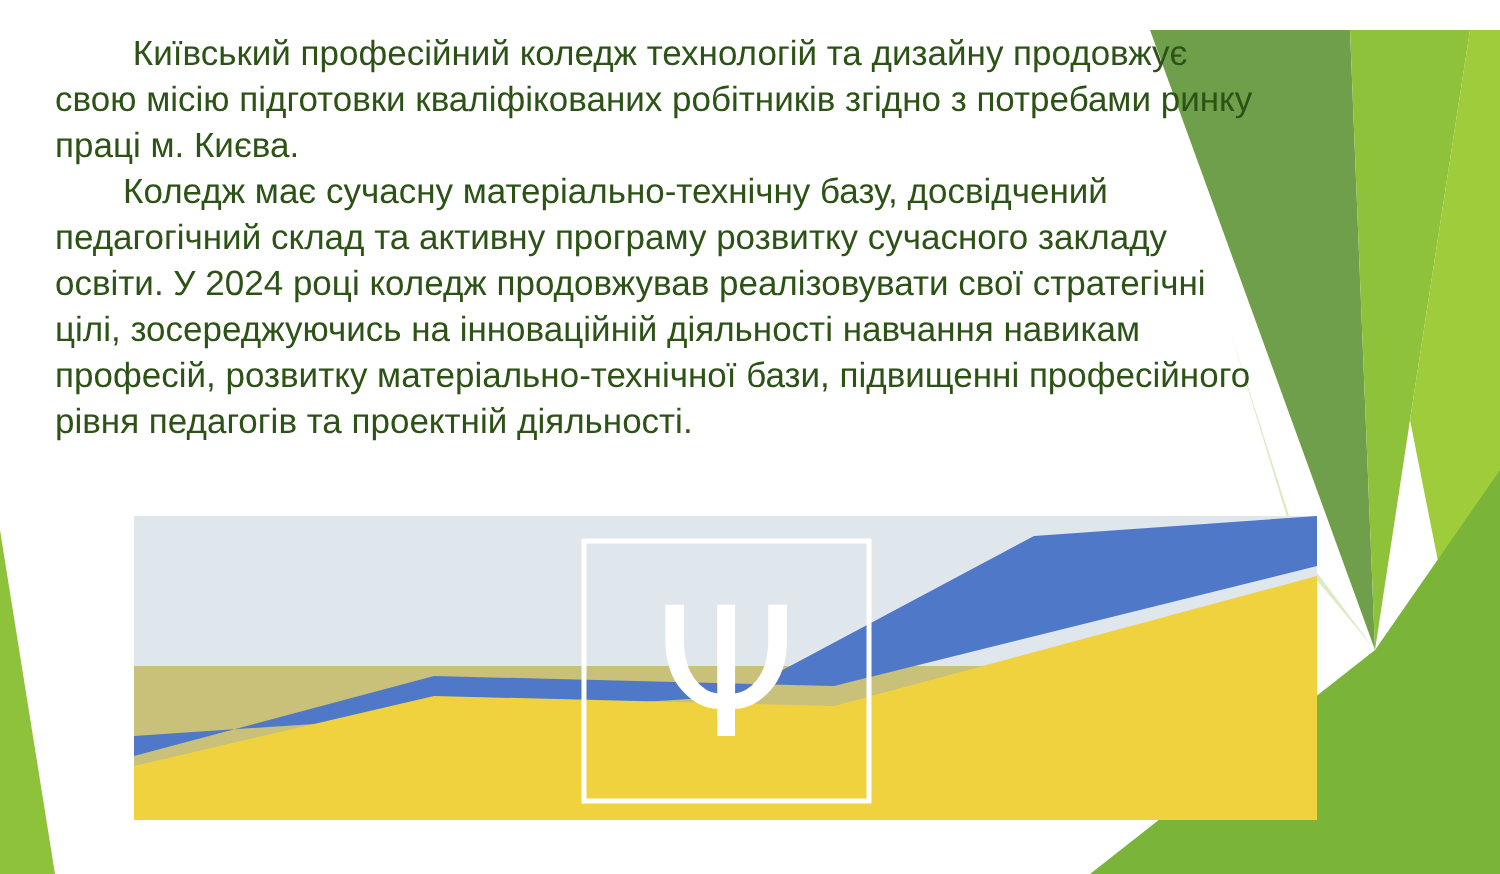Київський професійний коледж технологій та дизайну продовжує свою місію підготовки кваліфікованих робітників згідно з потребами ринку праці м. Києва.
Коледж має сучасну матеріально-технічну базу, досвідчений педагогічний склад та активну програму розвитку сучасного закладу освіти. У 2024 році коледж продовжував реалізовувати свої стратегічні цілі, зосереджуючись на інноваційній діяльності навчання навикам професій, розвитку матеріально-технічної бази, підвищенні професійного рівня педагогів та проектній діяльності.
Ψ